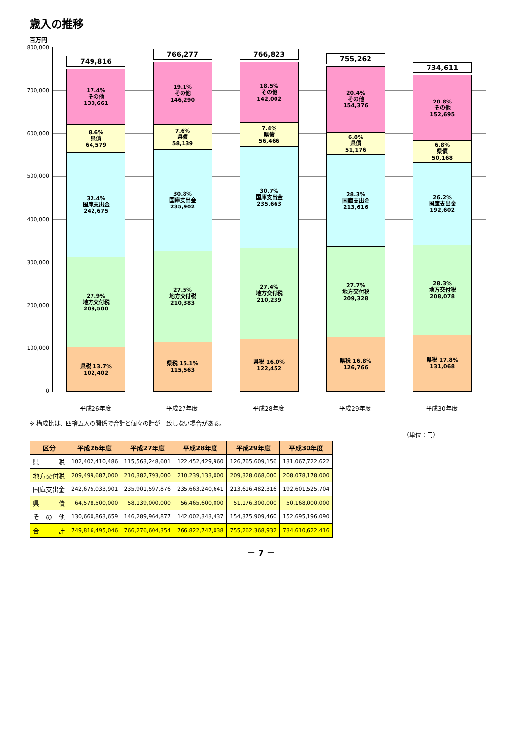歳入の推移
百万円
800,000
700,000
600,000
500,000
400,000
300,000
200,000
100,000
0
県税 13.7%
102,402
27.9%
地方交付税
209,500
32.4%
国庫支出金
242,675
8.6%
県債
64,579
17.4%
その他
130,661
749,816
県税 15.1%
115,563
27.5%
地方交付税
210,383
30.8%
国庫支出金
235,902
7.6%
県債
58,139
19.1%
その他
146,290
766,277
県税 16.0%
122,452
27.4%
地方交付税
210,239
30.7%
国庫支出金
235,663
7.4%
県債
56,466
18.5%
その他
142,002
766,823
県税 16.8%
126,766
27.7%
地方交付税
209,328
28.3%
国庫支出金
213,616
6.8%
県債
51,176
20.4%
その他
154,376
755,262
県税 17.8%
131,068
28.3%
地方交付税
208,078
26.2%
国庫支出金
192,602
6.8%
県債
50,168
20.8%
その他
152,695
734,611
平成26年度 平成27年度 平成28年度 平成29年度 平成30年度
※ 構成比は、四捨五入の関係で合計と個々の計が一致しない場合がある。
（単位：円）
| 区分 | 平成26年度 | 平成27年度 | 平成28年度 | 平成29年度 | 平成30年度 |
| --- | --- | --- | --- | --- | --- |
| 県 税 | 102,402,410,486 | 115,563,248,601 | 122,452,429,960 | 126,765,609,156 | 131,067,722,622 |
| 地方交付税 | 209,499,687,000 | 210,382,793,000 | 210,239,133,000 | 209,328,068,000 | 208,078,178,000 |
| 国庫支出金 | 242,675,033,901 | 235,901,597,876 | 235,663,240,641 | 213,616,482,316 | 192,601,525,704 |
| 県 債 | 64,578,500,000 | 58,139,000,000 | 56,465,600,000 | 51,176,300,000 | 50,168,000,000 |
| そ の 他 | 130,660,863,659 | 146,289,964,877 | 142,002,343,437 | 154,375,909,460 | 152,695,196,090 |
| 合 計 | 749,816,495,046 | 766,276,604,354 | 766,822,747,038 | 755,262,368,932 | 734,610,622,416 |
－ 7 －